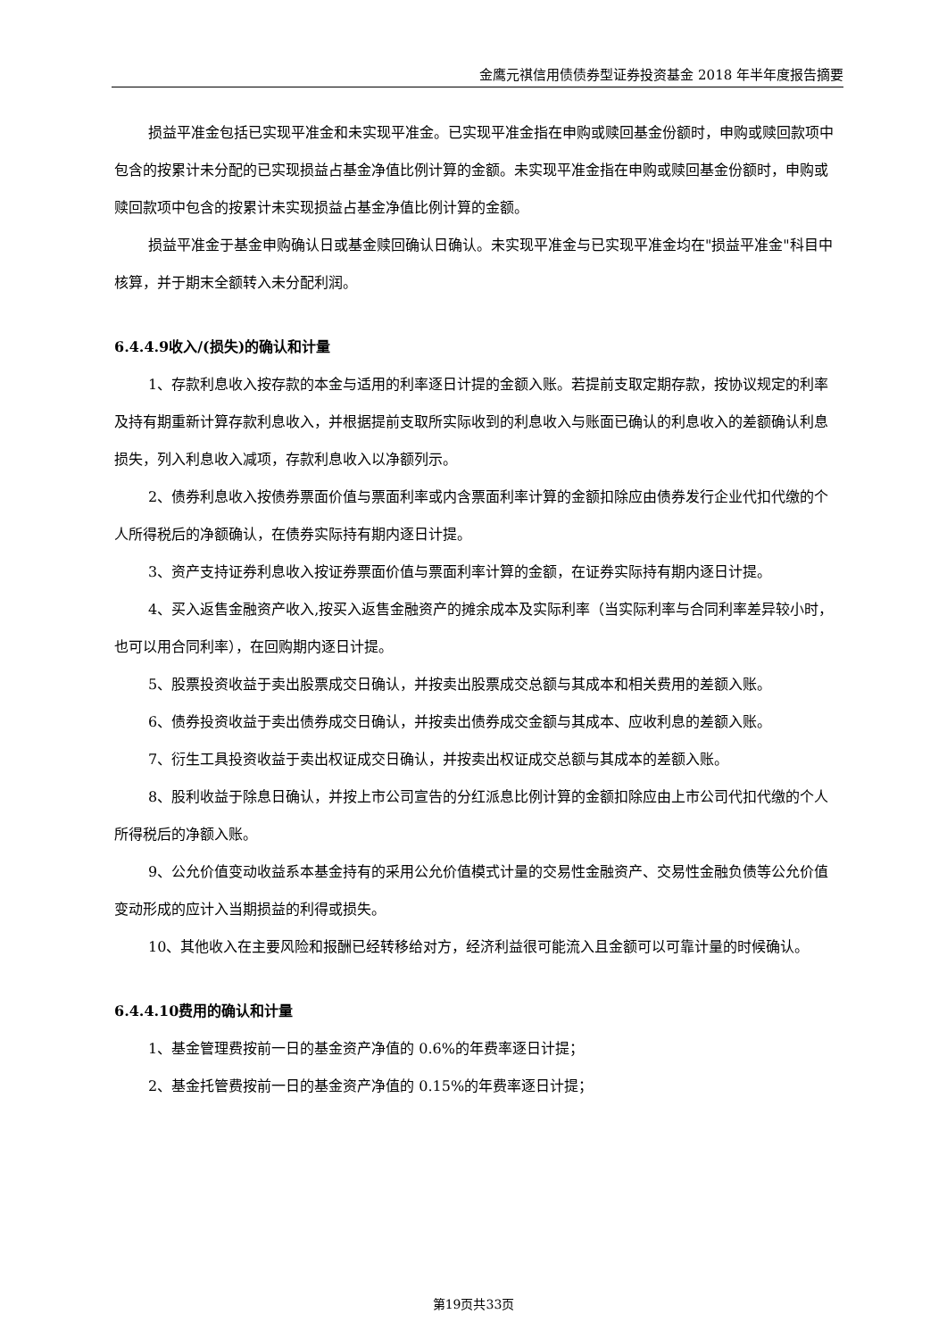金鹰元祺信用债债券型证券投资基金 2018 年半年度报告摘要
损益平准金包括已实现平准金和未实现平准金。已实现平准金指在申购或赎回基金份额时，申购或赎回款项中包含的按累计未分配的已实现损益占基金净值比例计算的金额。未实现平准金指在申购或赎回基金份额时，申购或赎回款项中包含的按累计未实现损益占基金净值比例计算的金额。
损益平准金于基金申购确认日或基金赎回确认日确认。未实现平准金与已实现平准金均在"损益平准金"科目中核算，并于期末全额转入未分配利润。
6.4.4.9收入/(损失)的确认和计量
1、存款利息收入按存款的本金与适用的利率逐日计提的金额入账。若提前支取定期存款，按协议规定的利率及持有期重新计算存款利息收入，并根据提前支取所实际收到的利息收入与账面已确认的利息收入的差额确认利息损失，列入利息收入减项，存款利息收入以净额列示。
2、债券利息收入按债券票面价值与票面利率或内含票面利率计算的金额扣除应由债券发行企业代扣代缴的个人所得税后的净额确认，在债券实际持有期内逐日计提。
3、资产支持证券利息收入按证券票面价值与票面利率计算的金额，在证券实际持有期内逐日计提。
4、买入返售金融资产收入,按买入返售金融资产的摊余成本及实际利率（当实际利率与合同利率差异较小时，也可以用合同利率），在回购期内逐日计提。
5、股票投资收益于卖出股票成交日确认，并按卖出股票成交总额与其成本和相关费用的差额入账。
6、债券投资收益于卖出债券成交日确认，并按卖出债券成交金额与其成本、应收利息的差额入账。
7、衍生工具投资收益于卖出权证成交日确认，并按卖出权证成交总额与其成本的差额入账。
8、股利收益于除息日确认，并按上市公司宣告的分红派息比例计算的金额扣除应由上市公司代扣代缴的个人所得税后的净额入账。
9、公允价值变动收益系本基金持有的采用公允价值模式计量的交易性金融资产、交易性金融负债等公允价值变动形成的应计入当期损益的利得或损失。
10、其他收入在主要风险和报酬已经转移给对方，经济利益很可能流入且金额可以可靠计量的时候确认。
6.4.4.10费用的确认和计量
1、基金管理费按前一日的基金资产净值的 0.6%的年费率逐日计提；
2、基金托管费按前一日的基金资产净值的 0.15%的年费率逐日计提；
第19页共33页